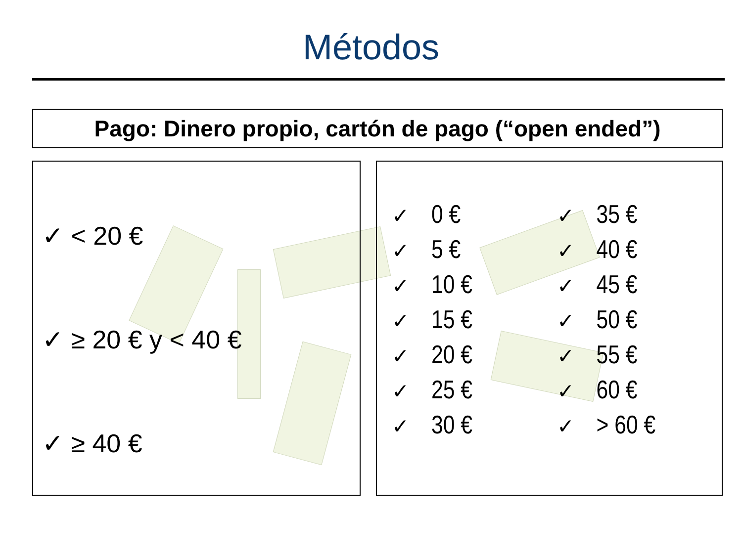Métodos
Pago: Dinero propio, cartón de pago (“open ended”)
✓ < 20 €
✓ ≥ 20 € y < 40 €
✓ ≥ 40 €
✓ 0 €
✓ 5 €
✓ 10 €
✓ 15 €
✓ 20 €
✓ 25 €
✓ 30 €
✓ 35 €
✓ 40 €
✓ 45 €
✓ 50 €
✓ 55 €
✓ 60 €
✓ > 60 €